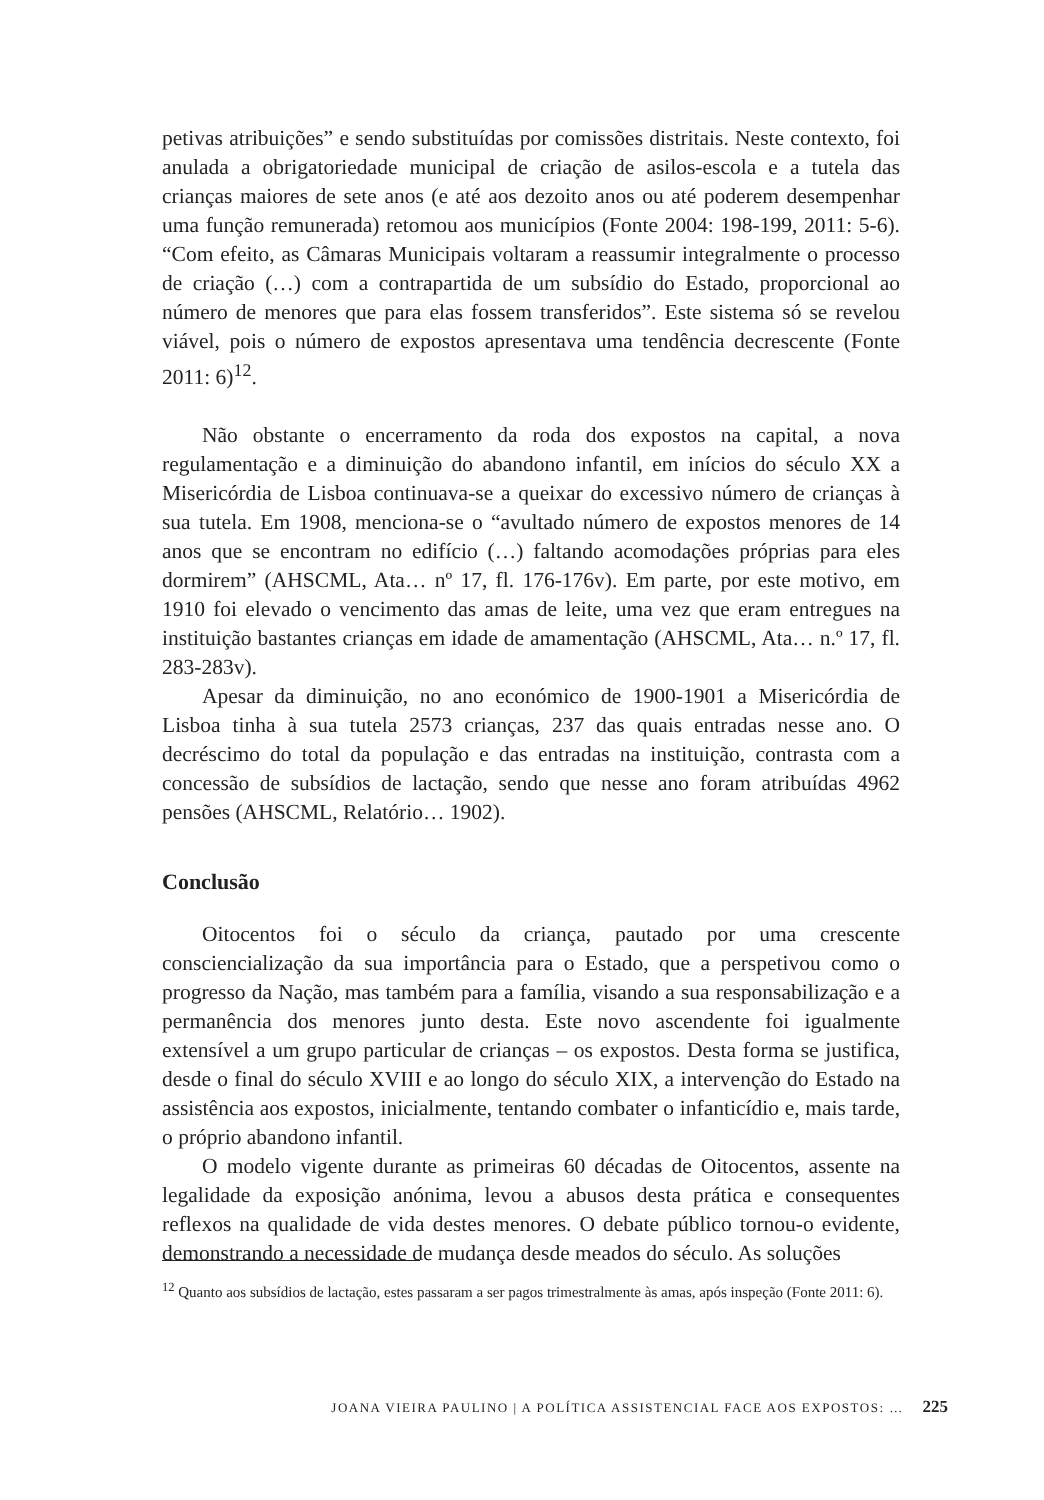petivas atribuições” e sendo substituídas por comissões distritais. Neste contexto, foi anulada a obrigatoriedade municipal de criação de asilos-escola e a tutela das crianças maiores de sete anos (e até aos dezoito anos ou até poderem desempenhar uma função remunerada) retomou aos municípios (Fonte 2004: 198-199, 2011: 5-6). “Com efeito, as Câmaras Municipais voltaram a reassumir integralmente o processo de criação (…) com a contrapartida de um subsídio do Estado, proporcional ao número de menores que para elas fossem transferidos”. Este sistema só se revelou viável, pois o número de expostos apresentava uma tendência decrescente (Fonte 2011: 6)<sup>12</sup>.
Não obstante o encerramento da roda dos expostos na capital, a nova regulamentação e a diminuição do abandono infantil, em inícios do século XX a Misericórdia de Lisboa continuava-se a queixar do excessivo número de crianças à sua tutela. Em 1908, menciona-se o “avultado número de expostos menores de 14 anos que se encontram no edifício (…) faltando acomodações próprias para eles dormirem” (AHSCML, Ata… nº 17, fl. 176-176v). Em parte, por este motivo, em 1910 foi elevado o vencimento das amas de leite, uma vez que eram entregues na instituição bastantes crianças em idade de amamentação (AHSCML, Ata… n.º 17, fl. 283-283v).
Apesar da diminuição, no ano económico de 1900-1901 a Misericórdia de Lisboa tinha à sua tutela 2573 crianças, 237 das quais entradas nesse ano. O decréscimo do total da população e das entradas na instituição, contrasta com a concessão de subsídios de lactação, sendo que nesse ano foram atribuídas 4962 pensões (AHSCML, Relatório… 1902).
Conclusão
Oitocentos foi o século da criança, pautado por uma crescente consciencialização da sua importância para o Estado, que a perspetivou como o progresso da Nação, mas também para a família, visando a sua responsabilização e a permanência dos menores junto desta. Este novo ascendente foi igualmente extensível a um grupo particular de crianças – os expostos. Desta forma se justifica, desde o final do século XVIII e ao longo do século XIX, a intervenção do Estado na assistência aos expostos, inicialmente, tentando combater o infanticídio e, mais tarde, o próprio abandono infantil.
O modelo vigente durante as primeiras 60 décadas de Oitocentos, assente na legalidade da exposição anónima, levou a abusos desta prática e consequentes reflexos na qualidade de vida destes menores. O debate público tornou-o evidente, demonstrando a necessidade de mudança desde meados do século. As soluções
<sup>12</sup> Quanto aos subsídios de lactação, estes passaram a ser pagos trimestralmente às amas, após inspeção (Fonte 2011: 6).
JOANA VIEIRA PAULINO | A POLÍTICA ASSISTENCIAL FACE AOS EXPOSTOS: … 225